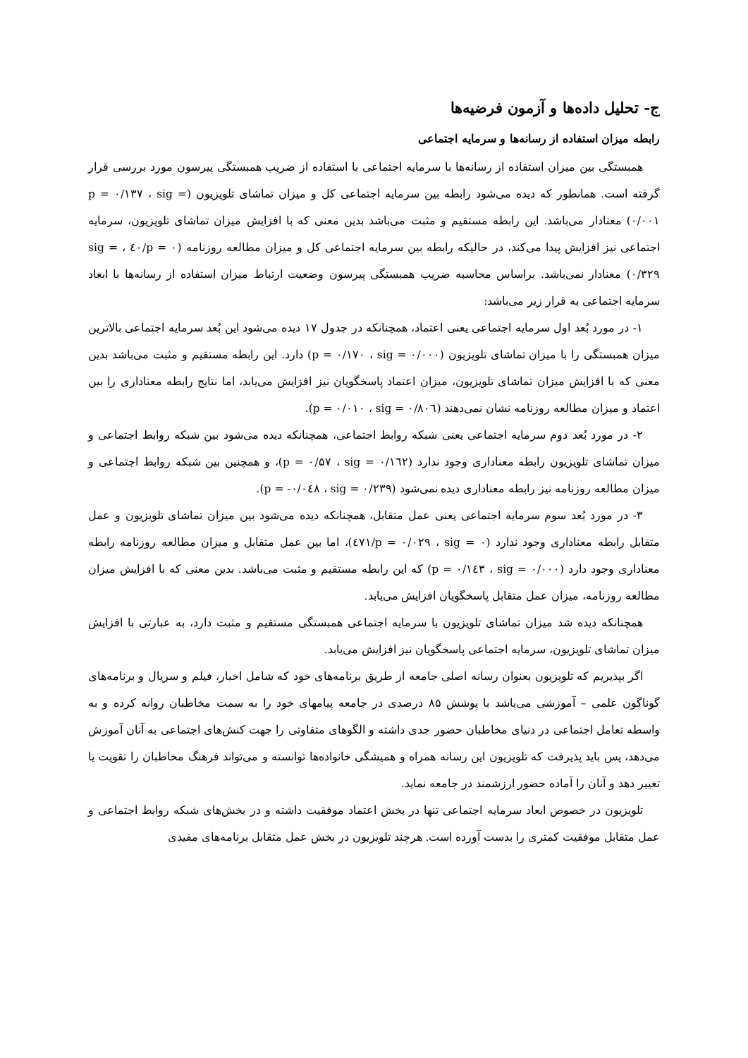ج- تحلیل داده‌ها و آزمون فرضیه‌ها
رابطه میزان استفاده از رسانه‌ها و سرمایه اجتماعی
همبستگی بین میزان استفاده از رسانه‌ها با سرمایه اجتماعی با استفاده از ضریب همبستگی پیرسون مورد بررسی قرار گرفته است. همانطور که دیده می‌شود رابطه بین سرمایه اجتماعی کل و میزان تماشای تلویزیون (p = ۰/۱۳۷ ، sig = ۰/۰۰۱) معنادار می‌باشد. این رابطه مستقیم و مثبت می‌باشد بدین معنی که با افزایش میزان تماشای تلویزیون، سرمایه اجتماعی نیز افزایش پیدا می‌کند، در حالیکه رابطه بین سرمایه اجتماعی کل و میزان مطالعه روزنامه (p = ۰/٤٠ ، sig = ۰/۳۲۹) معنادار نمی‌باشد. براساس محاسبه ضریب همبستگی پیرسون وضعیت ارتباط میزان استفاده از رسانه‌ها با ابعاد سرمایه اجتماعی به قرار زیر می‌باشد:
۱- در مورد بُعد اول سرمایه اجتماعی یعنی اعتماد، همچنانکه در جدول ۱۷ دیده می‌شود این بُعد سرمایه اجتماعی بالاترین میزان همبستگی را با میزان تماشای تلویزیون (p = ۰/۱۷۰ ، sig = ۰/۰۰۰) دارد. این رابطه مستقیم و مثبت می‌باشد بدین معنی که با افزایش میزان تماشای تلویزیون، میزان اعتماد پاسخگویان نیز افزایش می‌یابد، اما نتایج رابطه معناداری را بین اعتماد و میزان مطالعه روزنامه نشان نمی‌دهند (p = ۰/۰۱۰ ، sig = ۰/۸۰٦).
۲- در مورد بُعد دوم سرمایه اجتماعی یعنی شبکه روابط اجتماعی، همچنانکه دیده می‌شود بین شبکه روابط اجتماعی و میزان تماشای تلویزیون رابطه معناداری وجود ندارد (p = ۰/۵۷ ، sig = ۰/۱٦۲)، و همچنین بین شبکه روابط اجتماعی و میزان مطالعه روزنامه نیز رابطه معناداری دیده نمی‌شود (p = -۰/۰٤۸ ، sig = ۰/۲۳۹).
۳- در مورد بُعد سوم سرمایه اجتماعی یعنی عمل متقابل، همچنانکه دیده می‌شود بین میزان تماشای تلویزیون و عمل متقابل رابطه معناداری وجود ندارد (p = ۰/۰۲۹ ، sig = ۰/٤۷۱)، اما بین عمل متقابل و میزان مطالعه روزنامه رابطه معناداری وجود دارد (p = ۰/۱٤۳ ، sig = ۰/۰۰۰) که این رابطه مستقیم و مثبت می‌باشد. بدین معنی که با افزایش میزان مطالعه روزنامه، میزان عمل متقابل پاسخگویان افزایش می‌یابد.
همچنانکه دیده شد میزان تماشای تلویزیون با سرمایه اجتماعی همبستگی مستقیم و مثبت دارد، به عبارتی با افزایش میزان تماشای تلویزیون، سرمایه اجتماعی پاسخگویان نیز افزایش می‌یابد.
اگر بپذیریم که تلویزیون بعنوان رسانه اصلی جامعه از طریق برنامه‌های خود که شامل اخبار، فیلم و سریال و برنامه‌های گوناگون علمی – آموزشی می‌باشد با پوشش ۸۵ درصدی در جامعه پیامهای خود را به سمت مخاطبان روانه کرده و به واسطه تعامل اجتماعی در دنیای مخاطبان حضور جدی داشته و الگوهای متفاوتی را جهت کنش‌های اجتماعی به آنان آموزش می‌دهد، پس باید پذیرفت که تلویزیون این رسانه همراه و همیشگی خانواده‌ها توانسته و می‌تواند فرهنگ مخاطبان را تقویت یا تغییر دهد و آنان را آماده حضور ارزشمند در جامعه نماید.
تلویزیون در خصوص ابعاد سرمایه اجتماعی تنها در بخش اعتماد موفقیت داشته و در بخش‌های شبکه روابط اجتماعی و عمل متقابل موفقیت کمتری را بدست آورده است. هرچند تلویزیون در بخش عمل متقابل برنامه‌های مفیدی